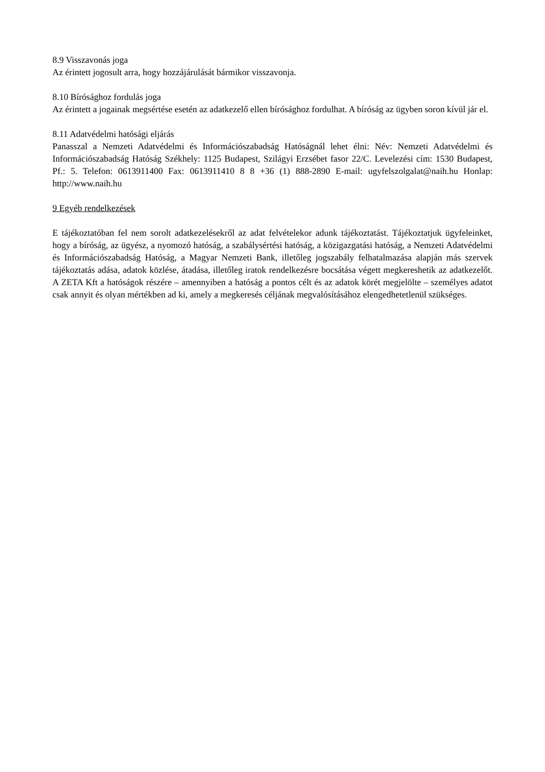8.9 Visszavonás joga
Az érintett jogosult arra, hogy hozzájárulását bármikor visszavonja.
8.10 Bírósághoz fordulás joga
Az érintett a jogainak megsértése esetén az adatkezelő ellen bírósághoz fordulhat. A bíróság az ügyben soron kívül jár el.
8.11 Adatvédelmi hatósági eljárás
Panasszal a Nemzeti Adatvédelmi és Információszabadság Hatóságnál lehet élni: Név: Nemzeti Adatvédelmi és Információszabadság Hatóság Székhely: 1125 Budapest, Szilágyi Erzsébet fasor 22/C. Levelezési cím: 1530 Budapest, Pf.: 5. Telefon: 0613911400 Fax: 0613911410 8 8 +36 (1) 888-2890 E-mail: ugyfelszolgalat@naih.hu Honlap: http://www.naih.hu
9 Egyéb rendelkezések
E tájékoztatóban fel nem sorolt adatkezelésekről az adat felvételekor adunk tájékoztatást. Tájékoztatjuk ügyfeleinket, hogy a bíróság, az ügyész, a nyomozó hatóság, a szabálysértési hatóság, a közigazgatási hatóság, a Nemzeti Adatvédelmi és Információszabadság Hatóság, a Magyar Nemzeti Bank, illetőleg jogszabály felhatalmazása alapján más szervek tájékoztatás adása, adatok közlése, átadása, illetőleg iratok rendelkezésre bocsátása végett megkereshetik az adatkezelőt. A ZETA Kft a hatóságok részére – amennyiben a hatóság a pontos célt és az adatok körét megjelölte – személyes adatot csak annyit és olyan mértékben ad ki, amely a megkeresés céljának megvalósításához elengedhetetlenül szükséges.